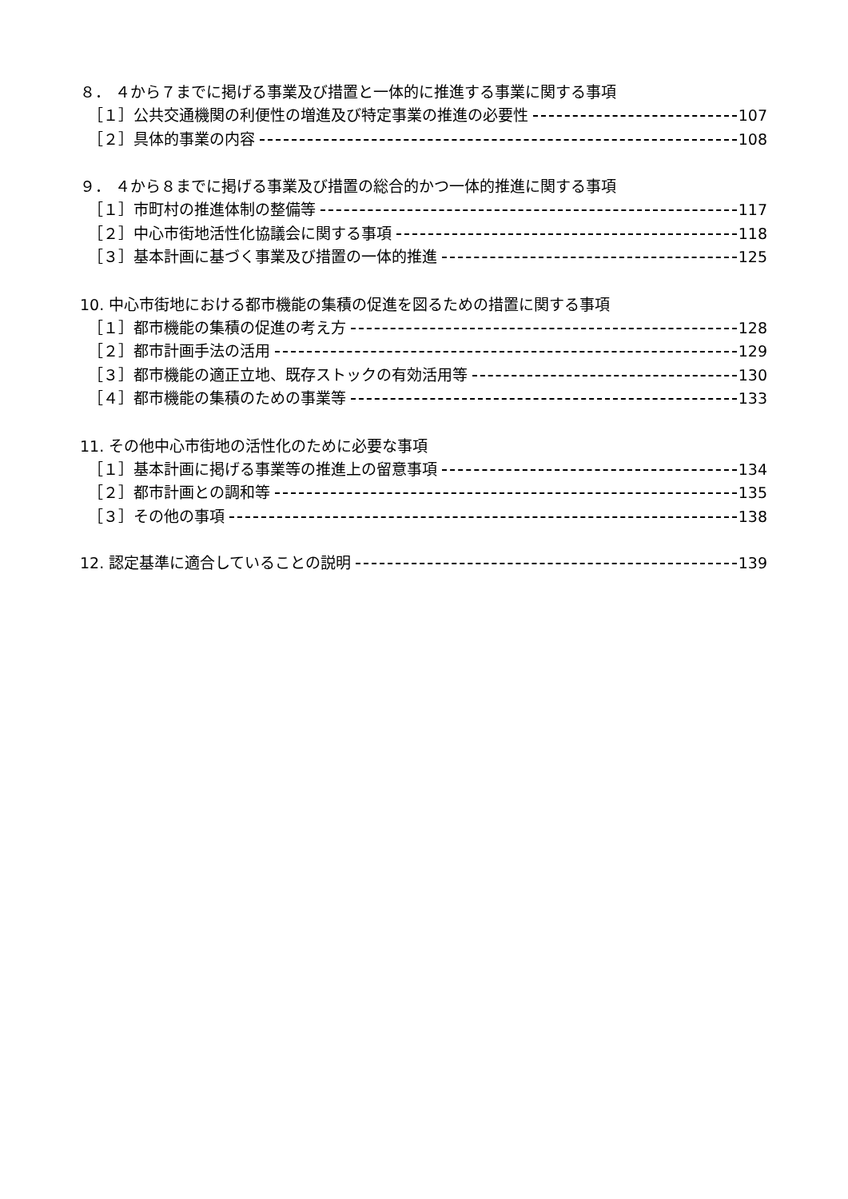８． ４から７までに掲げる事業及び措置と一体的に推進する事業に関する事項
［１］公共交通機関の利便性の増進及び特定事業の推進の必要性 107
［２］具体的事業の内容 108
９． ４から８までに掲げる事業及び措置の総合的かつ一体的推進に関する事項
［１］市町村の推進体制の整備等 117
［２］中心市街地活性化協議会に関する事項 118
［３］基本計画に基づく事業及び措置の一体的推進 125
10. 中心市街地における都市機能の集積の促進を図るための措置に関する事項
［１］都市機能の集積の促進の考え方 128
［２］都市計画手法の活用 129
［３］都市機能の適正立地、既存ストックの有効活用等 130
［４］都市機能の集積のための事業等 133
11. その他中心市街地の活性化のために必要な事項
［１］基本計画に掲げる事業等の推進上の留意事項 134
［２］都市計画との調和等 135
［３］その他の事項 138
12. 認定基準に適合していることの説明 139